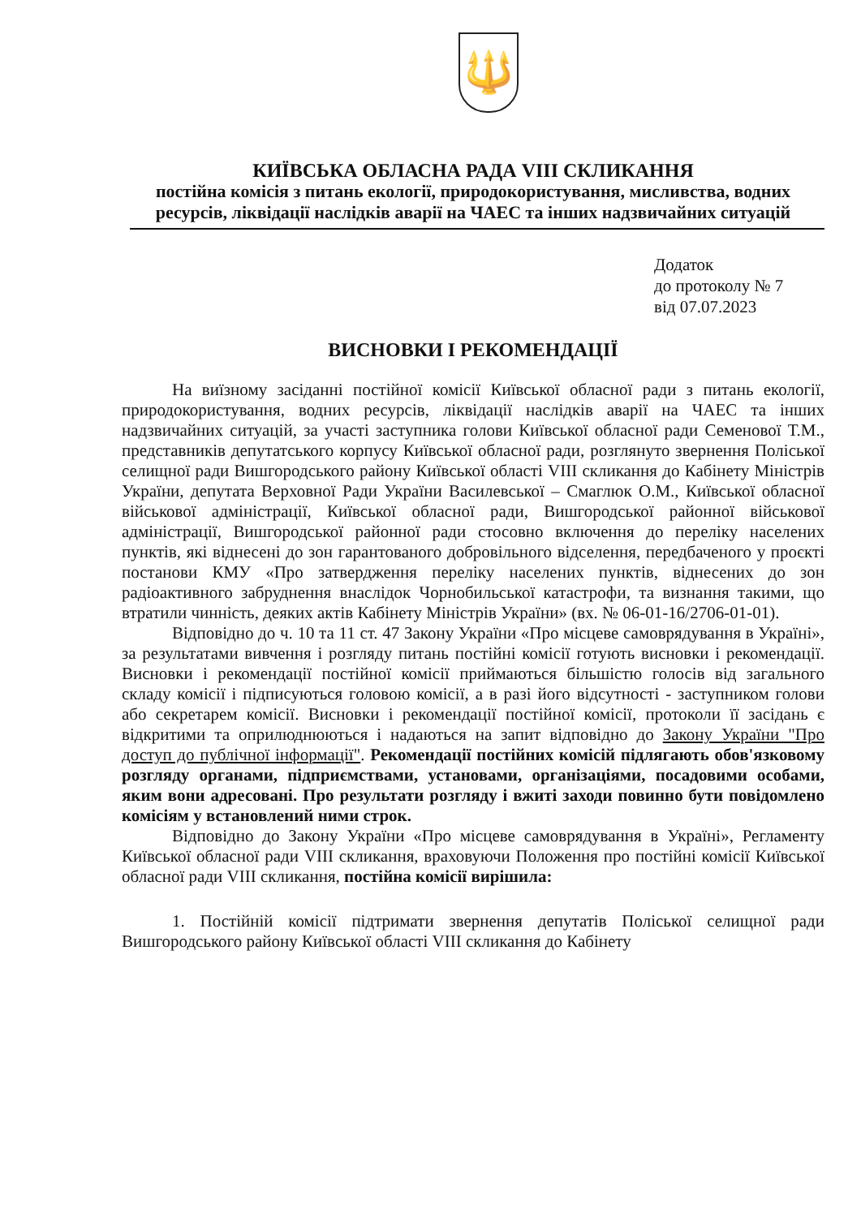🔱
КИЇВСЬКА ОБЛАСНА РАДА VIII СКЛИКАННЯ
постійна комісія з питань екології, природокористування, мисливства, водних ресурсів, ліквідації наслідків аварії на ЧАЕС та інших надзвичайних ситуацій
Додаток
до протоколу № 7
від 07.07.2023
ВИСНОВКИ І РЕКОМЕНДАЦІЇ
На виїзному засіданні постійної комісії Київської обласної ради з питань екології, природокористування, водних ресурсів, ліквідації наслідків аварії на ЧАЕС та інших надзвичайних ситуацій, за участі заступника голови Київської обласної ради Семенової Т.М., представників депутатського корпусу Київської обласної ради, розглянуто звернення Поліської селищної ради Вишгородського району Київської області VIII скликання до Кабінету Міністрів України, депутата Верховної Ради України Василевської – Смаглюк О.М., Київської обласної військової адміністрації, Київської обласної ради, Вишгородської районної військової адміністрації, Вишгородської районної ради стосовно включення до переліку населених пунктів, які віднесені до зон гарантованого добровільного відселення, передбаченого у проєкті постанови КМУ «Про затвердження переліку населених пунктів, віднесених до зон радіоактивного забруднення внаслідок Чорнобильської катастрофи, та визнання такими, що втратили чинність, деяких актів Кабінету Міністрів України» (вх. № 06-01-16/2706-01-01).
Відповідно до ч. 10 та 11 ст. 47 Закону України «Про місцеве самоврядування в Україні», за результатами вивчення і розгляду питань постійні комісії готують висновки і рекомендації. Висновки і рекомендації постійної комісії приймаються більшістю голосів від загального складу комісії і підписуються головою комісії, а в разі його відсутності - заступником голови або секретарем комісії. Висновки і рекомендації постійної комісії, протоколи її засідань є відкритими та оприлюднюються і надаються на запит відповідно до Закону України "Про доступ до публічної інформації". Рекомендації постійних комісій підлягають обов'язковому розгляду органами, підприємствами, установами, організаціями, посадовими особами, яким вони адресовані. Про результати розгляду і вжиті заходи повинно бути повідомлено комісіям у встановлений ними строк.
Відповідно до Закону України «Про місцеве самоврядування в Україні», Регламенту Київської обласної ради VIII скликання, враховуючи Положення про постійні комісії Київської обласної ради VIII скликання, постійна комісії вирішила:
1. Постійній комісії підтримати звернення депутатів Поліської селищної ради Вишгородського району Київської області VIII скликання до Кабінету